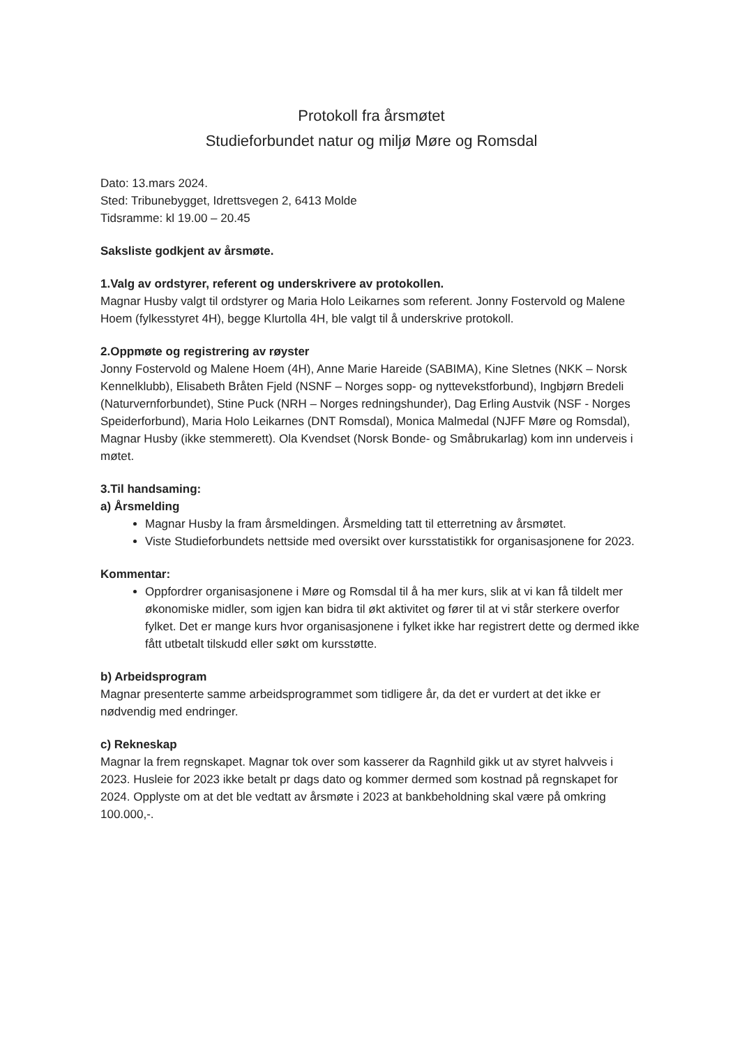Protokoll fra årsmøtet
Studieforbundet natur og miljø Møre og Romsdal
Dato: 13.mars 2024.
Sted: Tribunebygget, Idrettsvegen 2, 6413 Molde
Tidsramme: kl 19.00 – 20.45
Saksliste godkjent av årsmøte.
1.Valg av ordstyrer, referent og underskrivere av protokollen.
Magnar Husby valgt til ordstyrer og Maria Holo Leikarnes som referent. Jonny Fostervold og Malene Hoem (fylkesstyret 4H), begge Klurtolla 4H, ble valgt til å underskrive protokoll.
2.Oppmøte og registrering av røyster
Jonny Fostervold og Malene Hoem (4H), Anne Marie Hareide (SABIMA), Kine Sletnes (NKK – Norsk Kennelklubb), Elisabeth Bråten Fjeld (NSNF – Norges sopp- og nyttevekstforbund), Ingbjørn Bredeli (Naturvernforbundet), Stine Puck (NRH – Norges redningshunder), Dag Erling Austvik (NSF - Norges Speiderforbund), Maria Holo Leikarnes (DNT Romsdal), Monica Malmedal (NJFF Møre og Romsdal), Magnar Husby (ikke stemmerett). Ola Kvendset (Norsk Bonde- og Småbrukarlag) kom inn underveis i møtet.
3.Til handsaming:
a) Årsmelding
Magnar Husby la fram årsmeldingen. Årsmelding tatt til etterretning av årsmøtet.
Viste Studieforbundets nettside med oversikt over kursstatistikk for organisasjonene for 2023.
Kommentar:
Oppfordrer organisasjonene i Møre og Romsdal til å ha mer kurs, slik at vi kan få tildelt mer økonomiske midler, som igjen kan bidra til økt aktivitet og fører til at vi står sterkere overfor fylket. Det er mange kurs hvor organisasjonene i fylket ikke har registrert dette og dermed ikke fått utbetalt tilskudd eller søkt om kursstøtte.
b) Arbeidsprogram
Magnar presenterte samme arbeidsprogrammet som tidligere år, da det er vurdert at det ikke er nødvendig med endringer.
c) Rekneskap
Magnar la frem regnskapet. Magnar tok over som kasserer da Ragnhild gikk ut av styret halvveis i 2023. Husleie for 2023 ikke betalt pr dags dato og kommer dermed som kostnad på regnskapet for 2024. Opplyste om at det ble vedtatt av årsmøte i 2023 at bankbeholdning skal være på omkring 100.000,-.